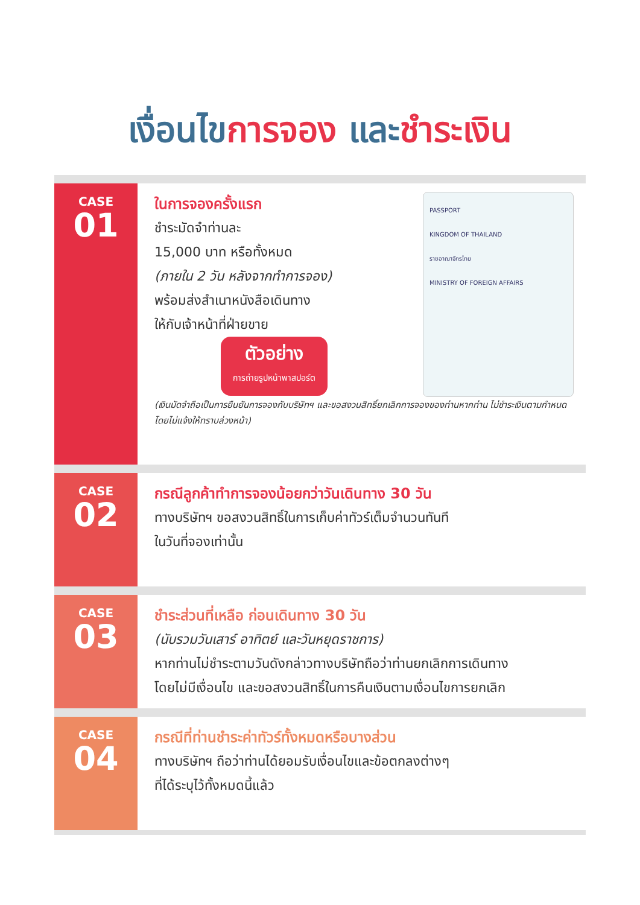เงื่อนไขการจอง และชำระเงิน
CASE
01
ในการจองครั้งแรก
ชำระมัดจำท่านละ
15,000 บาท หรือทั้งหมด
(ภายใน 2 วัน หลังจากทำการจอง)
พร้อมส่งสำเนาหนังสือเดินทาง
ให้กับเจ้าหน้าที่ฝ่ายขาย
ตัวอย่าง การถ่ายรูปหน้าพาสปอร์ต
PASSPORT
KINGDOM OF THAILAND
ราชอาณาจักรไทย
MINISTRY OF FOREIGN AFFAIRS
(เงินมัดจำถือเป็นการยืนยันการจองกับบริษัทฯ และขอสงวนสิทธิ์ยกเลิกการจองของท่านหากท่าน ไม่ชำระเงินตามกำหนด โดยไม่แจ้งให้ทราบล่วงหน้า)
CASE
02
กรณีลูกค้าทำการจองน้อยกว่าวันเดินทาง 30 วัน
ทางบริษัทฯ ขอสงวนสิทธิ์ในการเก็บค่าทัวร์เต็มจำนวนทันที
ในวันที่จองเท่านั้น
CASE
03
ชำระส่วนที่เหลือ ก่อนเดินทาง 30 วัน
(นับรวมวันเสาร์ อาทิตย์ และวันหยุดราชการ)
หากท่านไม่ชำระตามวันดังกล่าวทางบริษัทถือว่าท่านยกเลิกการเดินทาง
โดยไม่มีเงื่อนไข และขอสงวนสิทธิ์ในการคืนเงินตามเงื่อนไขการยกเลิก
CASE
04
กรณีที่ท่านชำระค่าทัวร์ทั้งหมดหรือบางส่วน
ทางบริษัทฯ ถือว่าท่านได้ยอมรับเงื่อนไขและข้อตกลงต่างๆ
ที่ได้ระบุไว้ทั้งหมดนี้แล้ว